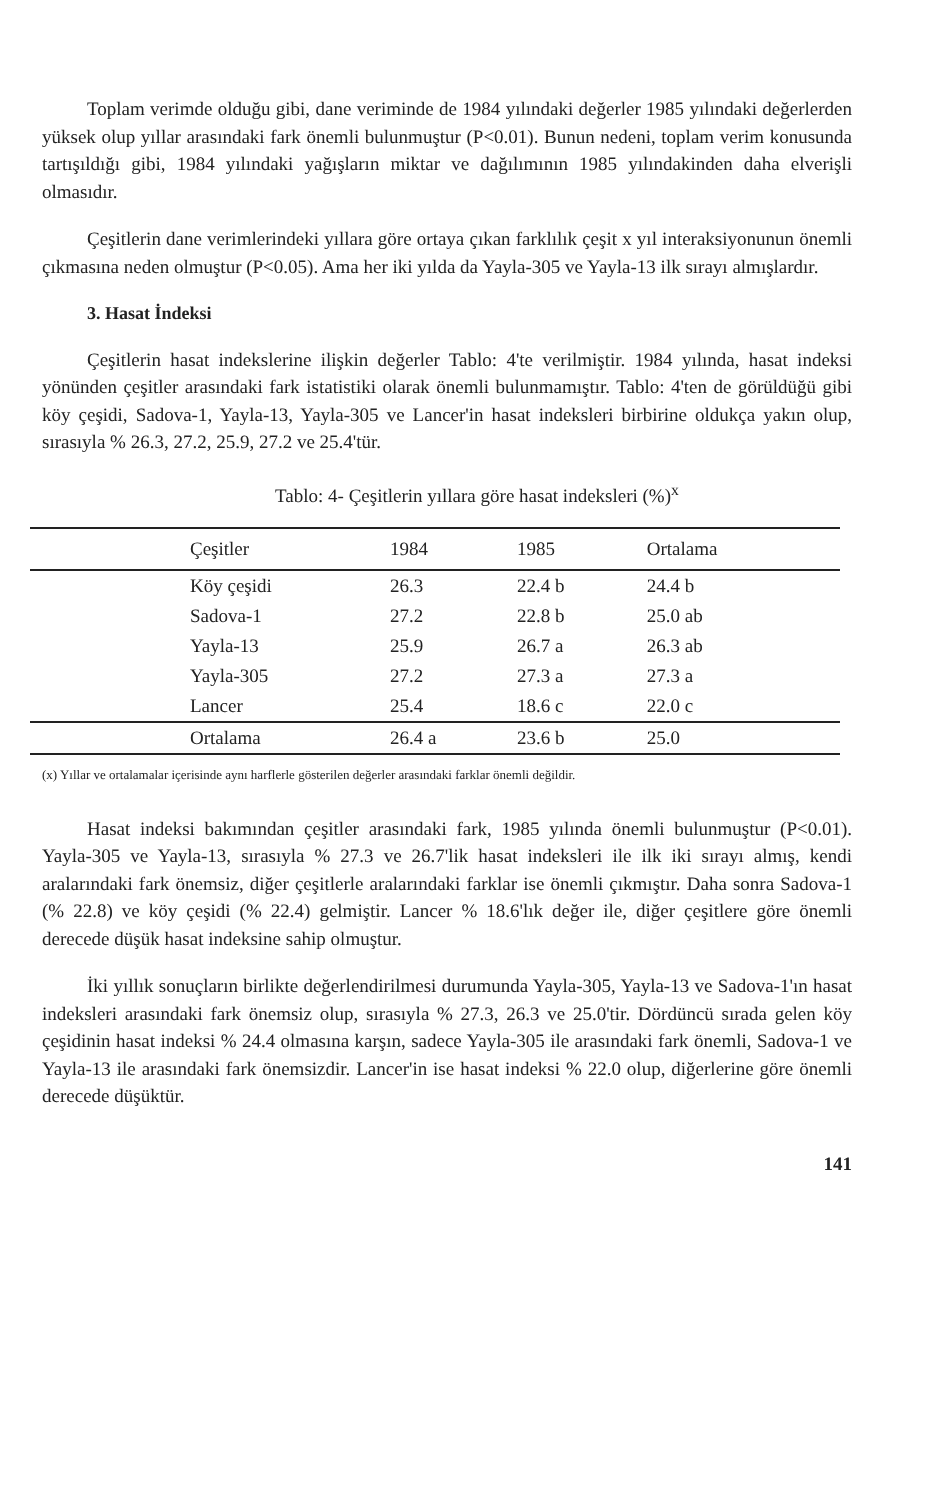Toplam verimde olduğu gibi, dane veriminde de 1984 yılındaki değerler 1985 yılındaki değerlerden yüksek olup yıllar arasındaki fark önemli bulunmuştur (P<0.01). Bunun nedeni, toplam verim konusunda tartışıldığı gibi, 1984 yılındaki yağışların miktar ve dağılımının 1985 yılındakinden daha elverişli olmasıdır.
Çeşitlerin dane verimlerindeki yıllara göre ortaya çıkan farklılık çeşit x yıl interaksiyonunun önemli çıkmasına neden olmuştur (P<0.05). Ama her iki yılda da Yayla-305 ve Yayla-13 ilk sırayı almışlardır.
3. Hasat İndeksi
Çeşitlerin hasat indekslerine ilişkin değerler Tablo: 4'te verilmiştir. 1984 yılında, hasat indeksi yönünden çeşitler arasındaki fark istatistiki olarak önemli bulunmamıştır. Tablo: 4'ten de görüldüğü gibi köy çeşidi, Sadova-1, Yayla-13, Yayla-305 ve Lancer'in hasat indeksleri birbirine oldukça yakın olup, sırasıyla % 26.3, 27.2, 25.9, 27.2 ve 25.4'tür.
Tablo: 4- Çeşitlerin yıllara göre hasat indeksleri (%)<sup>x</sup>
| Çeşitler | 1984 | 1985 | Ortalama |
| --- | --- | --- | --- |
| Köy çeşidi | 26.3 | 22.4 b | 24.4 b |
| Sadova-1 | 27.2 | 22.8 b | 25.0 ab |
| Yayla-13 | 25.9 | 26.7 a | 26.3 ab |
| Yayla-305 | 27.2 | 27.3 a | 27.3 a |
| Lancer | 25.4 | 18.6 c | 22.0 c |
| Ortalama | 26.4 a | 23.6 b | 25.0 |
(x) Yıllar ve ortalamalar içerisinde aynı harflerle gösterilen değerler arasındaki farklar önemli değildir.
Hasat indeksi bakımından çeşitler arasındaki fark, 1985 yılında önemli bulunmuştur (P<0.01). Yayla-305 ve Yayla-13, sırasıyla % 27.3 ve 26.7'lik hasat indeksleri ile ilk iki sırayı almış, kendi aralarındaki fark önemsiz, diğer çeşitlerle aralarındaki farklar ise önemli çıkmıştır. Daha sonra Sadova-1 (% 22.8) ve köy çeşidi (% 22.4) gelmiştir. Lancer % 18.6'lık değer ile, diğer çeşitlere göre önemli derecede düşük hasat indeksine sahip olmuştur.
İki yıllık sonuçların birlikte değerlendirilmesi durumunda Yayla-305, Yayla-13 ve Sadova-1'ın hasat indeksleri arasındaki fark önemsiz olup, sırasıyla % 27.3, 26.3 ve 25.0'tir. Dördüncü sırada gelen köy çeşidinin hasat indeksi % 24.4 olmasına karşın, sadece Yayla-305 ile arasındaki fark önemli, Sadova-1 ve Yayla-13 ile arasındaki fark önemsizdir. Lancer'in ise hasat indeksi % 22.0 olup, diğerlerine göre önemli derecede düşüktür.
141